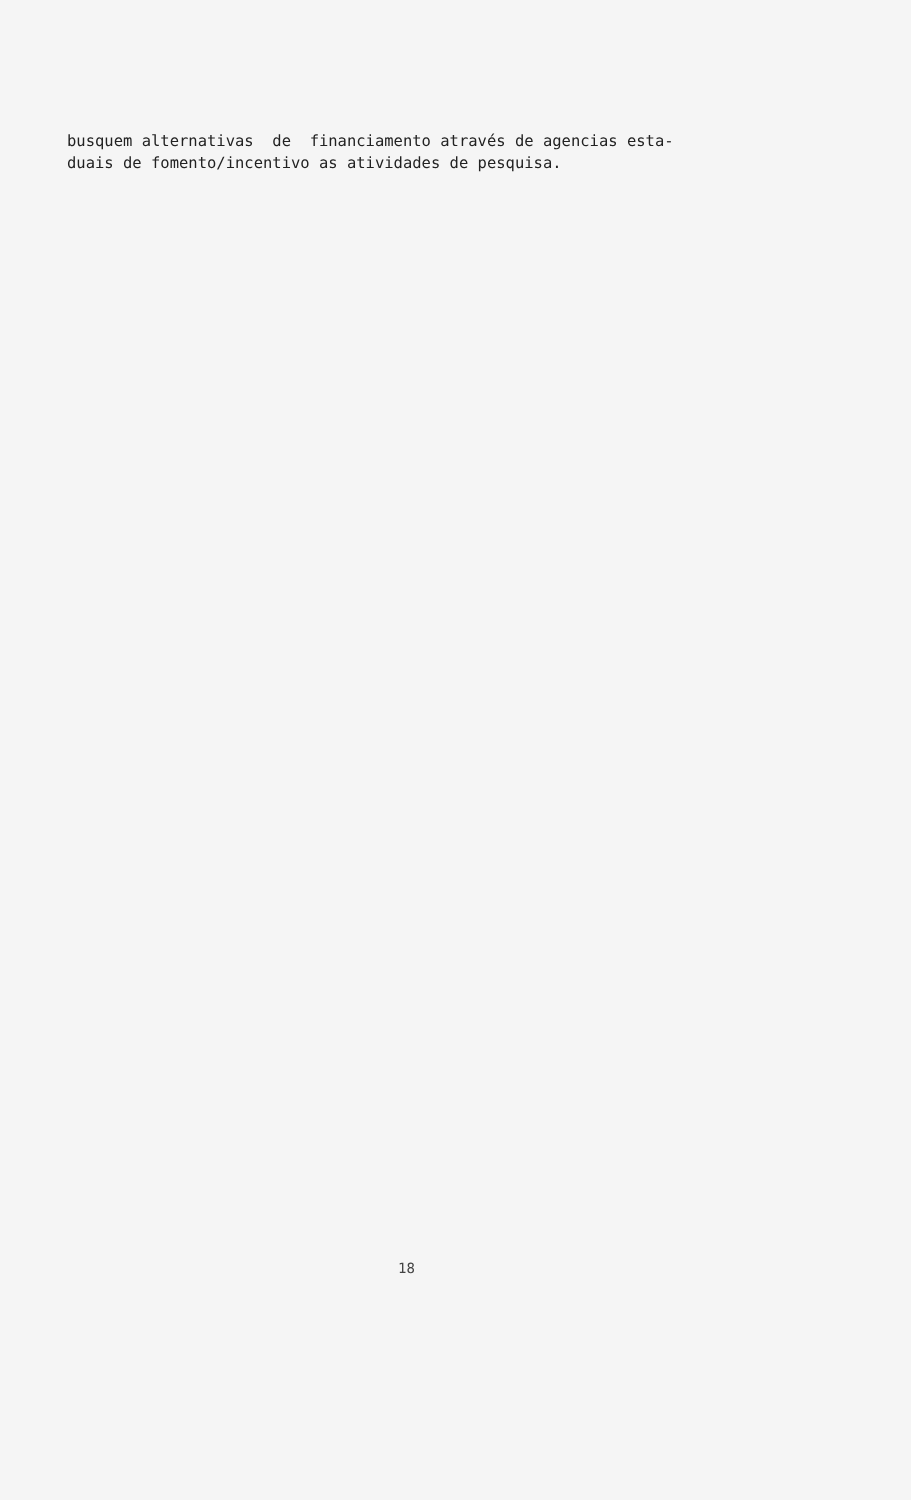busquem alternativas de financiamento através de agencias esta- duais de fomento/incentivo as atividades de pesquisa.
18